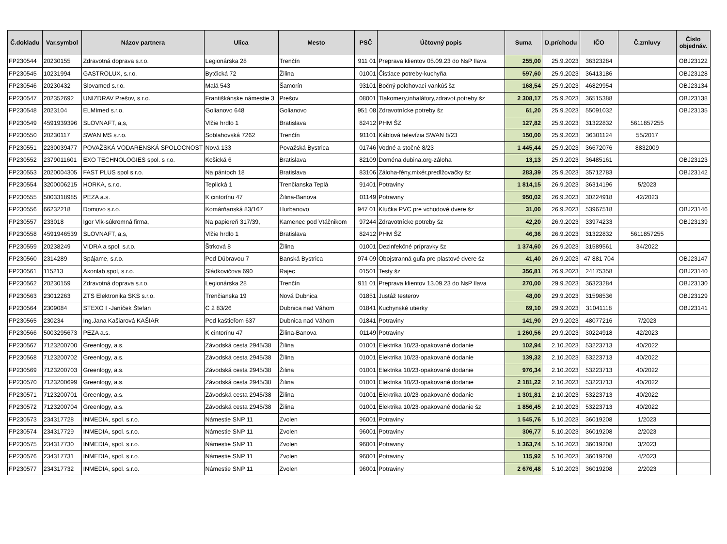| Č.dokladu | Var.symbol | Názov partnera | Ulica | Mesto | PSČ | Účtovný popis | Suma | D.príchodu | IČO | Č.zmluvy | Číslo objednáv. |
| --- | --- | --- | --- | --- | --- | --- | --- | --- | --- | --- | --- |
| FP230544 | 20230155 | Zdravotná doprava s.r.o. | Legionárska 28 | Trenčín | 911 01 | Preprava klientov 05.09.23 do NsP Ilava | 255,00 | 25.9.2023 | 36323284 | | OBJ23122 |
| FP230545 | 10231994 | GASTROLUX, s.r.o. | Bytčická 72 | Žilina | 01001 | Čistiace potreby-kuchyňa | 597,60 | 25.9.2023 | 36413186 | | OBJ23128 |
| FP230546 | 20230432 | Slovamed s.r.o. | Malá 543 | Šamorín | 93101 | Bočný polohovací vankúš šz | 168,54 | 25.9.2023 | 46829954 | | OBJ23134 |
| FP230547 | 202352692 | UNIZDRAV Prešov, s.r.o. | Františkánske námestie 3 | Prešov | 08001 | Tlakomery,inhalátory,zdravot.potreby šz | 2 308,17 | 25.9.2023 | 36515388 | | OBJ23138 |
| FP230548 | 2023104 | ELMImed s.r.o. | Golianovo 648 | Golianovo | 951 08 | Zdravotnícke potreby šz | 61,20 | 25.9.2023 | 55091032 | | OBJ23135 |
| FP230549 | 4591939396 | SLOVNAFT, a,s, | Vlčie hrdlo 1 | Bratislava | 82412 | PHM ŠZ | 127,82 | 25.9.2023 | 31322832 | 5611857255 | |
| FP230550 | 20230117 | SWAN MS s.r.o. | Soblahovská 7262 | Trenčín | 91101 | Káblová televízia SWAN 8/23 | 150,00 | 25.9.2023 | 36301124 | 55/2017 | |
| FP230551 | 2230039477 | POVAŽSKÁ VODARENSKÁ SPOLOCNOST | Nová 133 | Považská Bystrica | 01746 | Vodné a stočné 8/23 | 1 445,44 | 25.9.2023 | 36672076 | 8832009 | |
| FP230552 | 2379011601 | EXO TECHNOLOGIES spol. s r.o. | Košická 6 | Bratislava | 82109 | Doména dubina.org-záloha | 13,13 | 25.9.2023 | 36485161 | | OBJ23123 |
| FP230553 | 2020004305 | FAST PLUS spol s r.o. | Na pántoch 18 | Bratislava | 83106 | Záloha-fény,mixér,predlžovačky šz | 283,39 | 25.9.2023 | 35712783 | | OBJ23142 |
| FP230554 | 3200006215 | HORKA, s.r.o. | Teplická 1 | Trenčianska Teplá | 91401 | Potraviny | 1 814,15 | 26.9.2023 | 36314196 | 5/2023 | |
| FP230555 | 5003318985 | PEZA a.s. | K cintorínu 47 | Žilina-Banova | 01149 | Potraviny | 950,02 | 26.9.2023 | 30224918 | 42/2023 | |
| FP230556 | 66232218 | Domovo s.r.o. | Komárňanská 83/167 | Hurbanovo | 947 01 | Kľučka PVC pre vchodové dvere šz | 31,00 | 26.9.2023 | 53967518 | | OBJ23146 |
| FP230557 | 233018 | Igor Vlk-súkromná firma, | Na papiereň 317/39, | Kamenec pod Vtáčnikom | 97244 | Zdravotnícke potreby šz | 42,20 | 26.9.2023 | 33974233 | | OBJ23139 |
| FP230558 | 4591946539 | SLOVNAFT, a,s, | Vlčie hrdlo 1 | Bratislava | 82412 | PHM ŠZ | 46,36 | 26.9.2023 | 31322832 | 5611857255 | |
| FP230559 | 20238249 | VIDRA a spol. s.r.o. | Štrková 8 | Žilina | 01001 | Dezinfekčné prípravky šz | 1 374,60 | 26.9.2023 | 31589561 | 34/2022 | |
| FP230560 | 2314289 | Spájame, s.r.o. | Pod Dúbravou 7 | Banská Bystrica | 974 09 | Obojstranná guľa pre plastové dvere šz | 41,40 | 26.9.2023 | 47 881 704 | | OBJ23147 |
| FP230561 | 115213 | Axonlab spol, s.r.o. | Sládkovičova 690 | Rajec | 01501 | Testy šz | 356,81 | 26.9.2023 | 24175358 | | OBJ23140 |
| FP230562 | 20230159 | Zdravotná doprava s.r.o. | Legionárska 28 | Trenčín | 911 01 | Preprava klientov 13.09.23 do NsP Ilava | 270,00 | 29.9.2023 | 36323284 | | OBJ23130 |
| FP230563 | 23012263 | ZTS Elektronika SKS s.r.o. | Trenčianska 19 | Nová Dubnica | 01851 | Justáž testerov | 48,00 | 29.9.2023 | 31598536 | | OBJ23129 |
| FP230564 | 2309084 | STEXO I -Janíček Štefan | C 2 83/26 | Dubnica nad Váhom | 01841 | Kuchynské utierky | 69,10 | 29.9.2023 | 31041118 | | OBJ23141 |
| FP230565 | 230234 | Ing.Jana Kašiarová KAŠIAR | Pod kaštieľom 637 | Dubnica nad Váhom | 01841 | Potraviny | 141,90 | 29.9.2023 | 48077216 | 7/2023 | |
| FP230566 | 5003295673 | PEZA a.s. | K cintorínu 47 | Žilina-Banova | 01149 | Potraviny | 1 260,56 | 29.9.2023 | 30224918 | 42/2023 | |
| FP230567 | 7123200700 | Greenlogy, a.s. | Závodská cesta 2945/38 | Žilina | 01001 | Elektrika 10/23-opakované dodanie | 102,94 | 2.10.2023 | 53223713 | 40/2022 | |
| FP230568 | 7123200702 | Greenlogy, a.s. | Závodská cesta 2945/38 | Žilina | 01001 | Elektrika 10/23-opakované dodanie | 139,32 | 2.10.2023 | 53223713 | 40/2022 | |
| FP230569 | 7123200703 | Greenlogy, a.s. | Závodská cesta 2945/38 | Žilina | 01001 | Elektrika 10/23-opakované dodanie | 976,34 | 2.10.2023 | 53223713 | 40/2022 | |
| FP230570 | 7123200699 | Greenlogy, a.s. | Závodská cesta 2945/38 | Žilina | 01001 | Elektrika 10/23-opakované dodanie | 2 181,22 | 2.10.2023 | 53223713 | 40/2022 | |
| FP230571 | 7123200701 | Greenlogy, a.s. | Závodská cesta 2945/38 | Žilina | 01001 | Elektrika 10/23-opakované dodanie | 1 301,81 | 2.10.2023 | 53223713 | 40/2022 | |
| FP230572 | 7123200704 | Greenlogy, a.s. | Závodská cesta 2945/38 | Žilina | 01001 | Elektrika 10/23-opakované dodanie šz | 1 856,45 | 2.10.2023 | 53223713 | 40/2022 | |
| FP230573 | 234317728 | INMEDIA, spol. s.r.o. | Námestie SNP 11 | Zvolen | 96001 | Potraviny | 1 545,76 | 5.10.2023 | 36019208 | 1/2023 | |
| FP230574 | 234317729 | INMEDIA, spol. s.r.o. | Námestie SNP 11 | Zvolen | 96001 | Potraviny | 306,77 | 5.10.2023 | 36019208 | 2/2023 | |
| FP230575 | 234317730 | INMEDIA, spol. s.r.o. | Námestie SNP 11 | Zvolen | 96001 | Potraviny | 1 363,74 | 5.10.2023 | 36019208 | 3/2023 | |
| FP230576 | 234317731 | INMEDIA, spol. s.r.o. | Námestie SNP 11 | Zvolen | 96001 | Potraviny | 115,92 | 5.10.2023 | 36019208 | 4/2023 | |
| FP230577 | 234317732 | INMEDIA, spol. s.r.o. | Námestie SNP 11 | Zvolen | 96001 | Potraviny | 2 676,48 | 5.10.2023 | 36019208 | 2/2023 | |